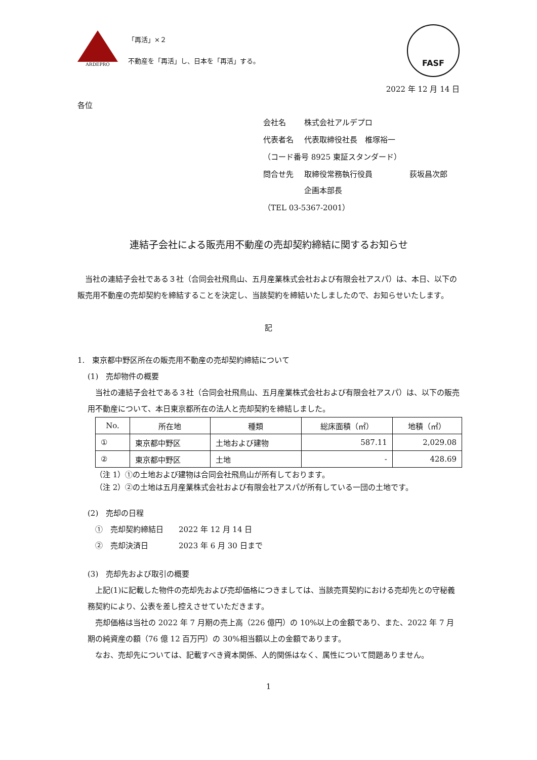ARDEPRO
「再活」×２
不動産を「再活」し、日本を「再活」する。
FASF
2022 年 12 月 14 日
各位
| 会社名 | 株式会社アルデプロ | |
| 代表者名 | 代表取締役社長 椎塚裕一 | |
| （コード番号 8925 東証スタンダード） | | |
| 問合せ先 | 取締役常務執行役員 企画本部長 | 荻坂昌次郎 |
| （TEL 03-5367-2001） | | |
連結子会社による販売用不動産の売却契約締結に関するお知らせ
当社の連結子会社である３社（合同会社飛鳥山、五月産業株式会社および有限会社アスパ）は、本日、以下の販売用不動産の売却契約を締結することを決定し、当該契約を締結いたしましたので、お知らせいたします。
記
1.　東京都中野区所在の販売用不動産の売却契約締結について
(1)　売却物件の概要
当社の連結子会社である３社（合同会社飛鳥山、五月産業株式会社および有限会社アスパ）は、以下の販売用不動産について、本日東京都所在の法人と売却契約を締結しました。
| No. | 所在地 | 種類 | 総床面積（㎡） | 地積（㎡） |
| --- | --- | --- | --- | --- |
| ① | 東京都中野区 | 土地および建物 | 587.11 | 2,029.08 |
| ② | 東京都中野区 | 土地 | - | 428.69 |
（注 1）①の土地および建物は合同会社飛鳥山が所有しております。
（注 2）②の土地は五月産業株式会社および有限会社アスパが所有している一団の土地です。
(2)　売却の日程
　①　売却契約締結日　　2022 年 12 月 14 日
　②　売却決済日　　　　2023 年 6 月 30 日まで
(3)　売却先および取引の概要
上記(1)に記載した物件の売却先および売却価格につきましては、当該売買契約における売却先との守秘義務契約により、公表を差し控えさせていただきます。
売却価格は当社の 2022 年 7 月期の売上高（226 億円）の 10%以上の金額であり、また、2022 年 7 月期の純資産の額（76 億 12 百万円）の 30%相当額以上の金額であります。
なお、売却先については、記載すべき資本関係、人的関係はなく、属性について問題ありません。
1